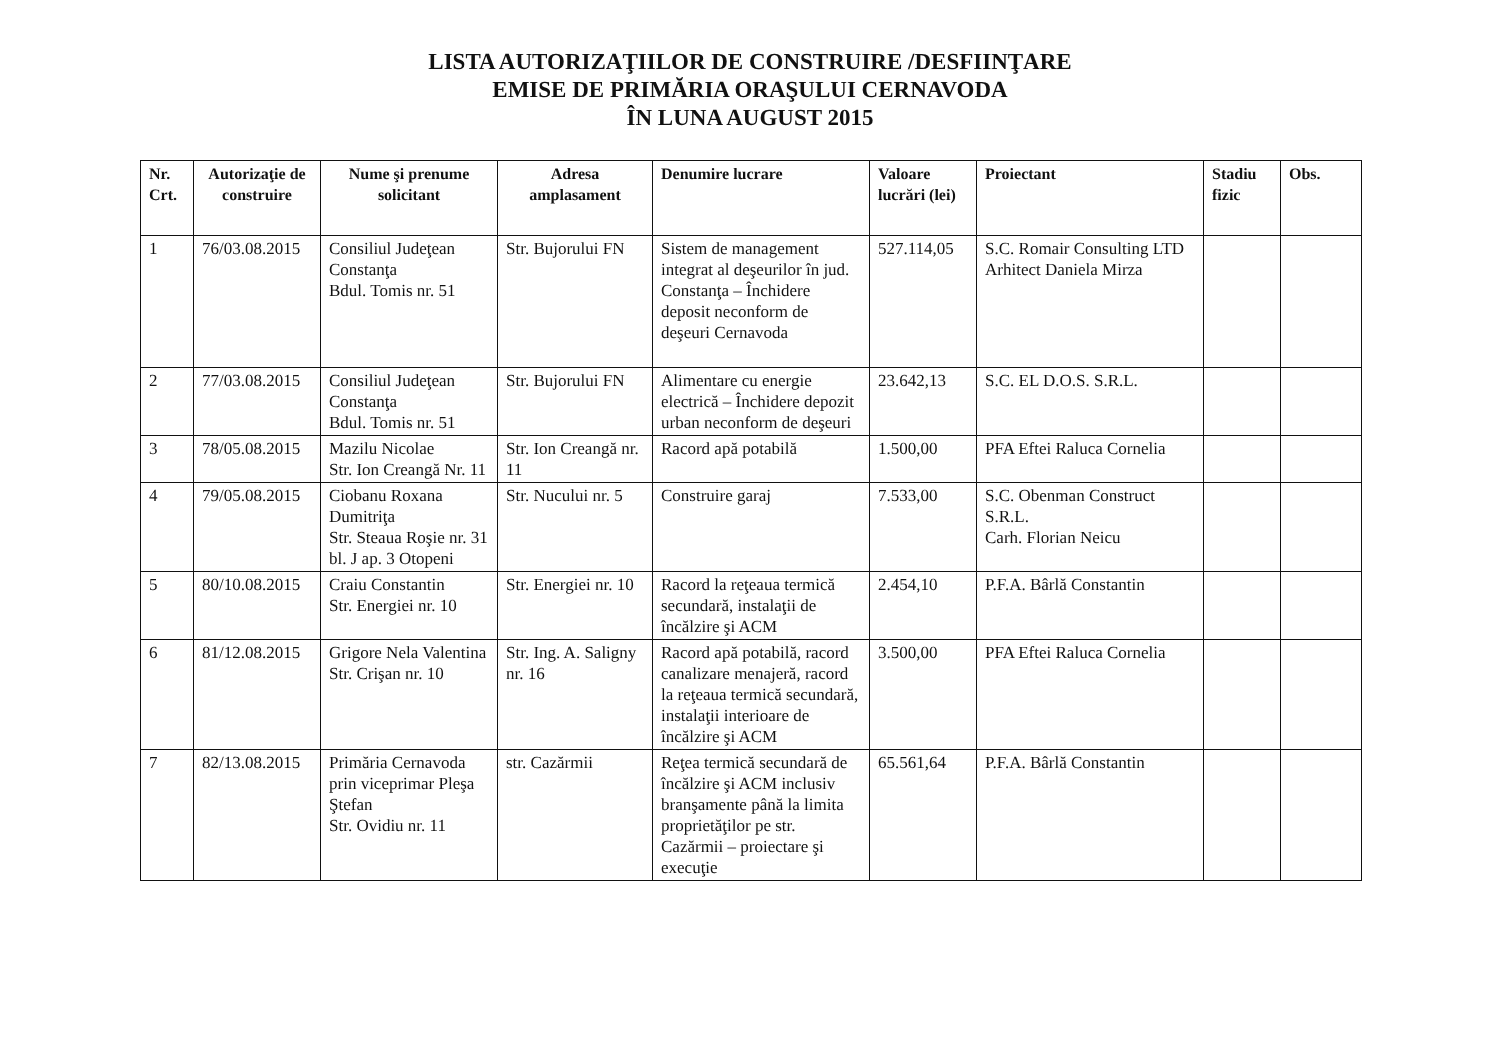LISTA AUTORIZAŢIILOR DE CONSTRUIRE /DESFIINŢARE
EMISE DE PRIMĂRIA ORAŞULUI CERNAVODA
ÎN LUNA AUGUST 2015
| Nr. Crt. | Autorizaţie de construire | Nume şi prenume solicitant | Adresa amplasament | Denumire lucrare | Valoare lucrări (lei) | Proiectant | Stadiu fizic | Obs. |
| --- | --- | --- | --- | --- | --- | --- | --- | --- |
| 1 | 76/03.08.2015 | Consiliul Judeţean Constanţa Bdul. Tomis nr. 51 | Str. Bujorului FN | Sistem de management integrat al deşeurilor în jud. Constanţa – Închidere deposit neconform de deşeuri Cernavoda | 527.114,05 | S.C. Romair Consulting LTD Arhitect Daniela Mirza | | |
| 2 | 77/03.08.2015 | Consiliul Judeţean Constanţa Bdul. Tomis nr. 51 | Str. Bujorului FN | Alimentare cu energie electrică – Închidere depozit urban neconform de deşeuri | 23.642,13 | S.C. EL D.O.S. S.R.L. | | |
| 3 | 78/05.08.2015 | Mazilu Nicolae Str. Ion Creangă Nr. 11 | Str. Ion Creangă nr. 11 | Racord apă potabilă | 1.500,00 | PFA Eftei Raluca Cornelia | | |
| 4 | 79/05.08.2015 | Ciobanu Roxana Dumitriţa Str. Steaua Roşie nr. 31 bl. J ap. 3 Otopeni | Str. Nucului nr. 5 | Construire garaj | 7.533,00 | S.C. Obenman Construct S.R.L. Carh. Florian Neicu | | |
| 5 | 80/10.08.2015 | Craiu Constantin Str. Energiei nr. 10 | Str. Energiei nr. 10 | Racord la reţeaua termică secundară, instalaţii de încălzire şi ACM | 2.454,10 | P.F.A. Bârlă Constantin | | |
| 6 | 81/12.08.2015 | Grigore Nela Valentina Str. Crişan nr. 10 | Str. Ing. A. Saligny nr. 16 | Racord apă potabilă, racord canalizare menajeră, racord la reţeaua termică secundară, instalaţii interioare de încălzire şi ACM | 3.500,00 | PFA Eftei Raluca Cornelia | | |
| 7 | 82/13.08.2015 | Primăria Cernavoda prin viceprimar Pleşa Ştefan Str. Ovidiu nr. 11 | str. Cazărmii | Reţea termică secundară de încălzire şi ACM inclusiv branşamente până la limita proprietăţilor pe str. Cazărmii – proiectare şi execuţie | 65.561,64 | P.F.A. Bârlă Constantin | | |